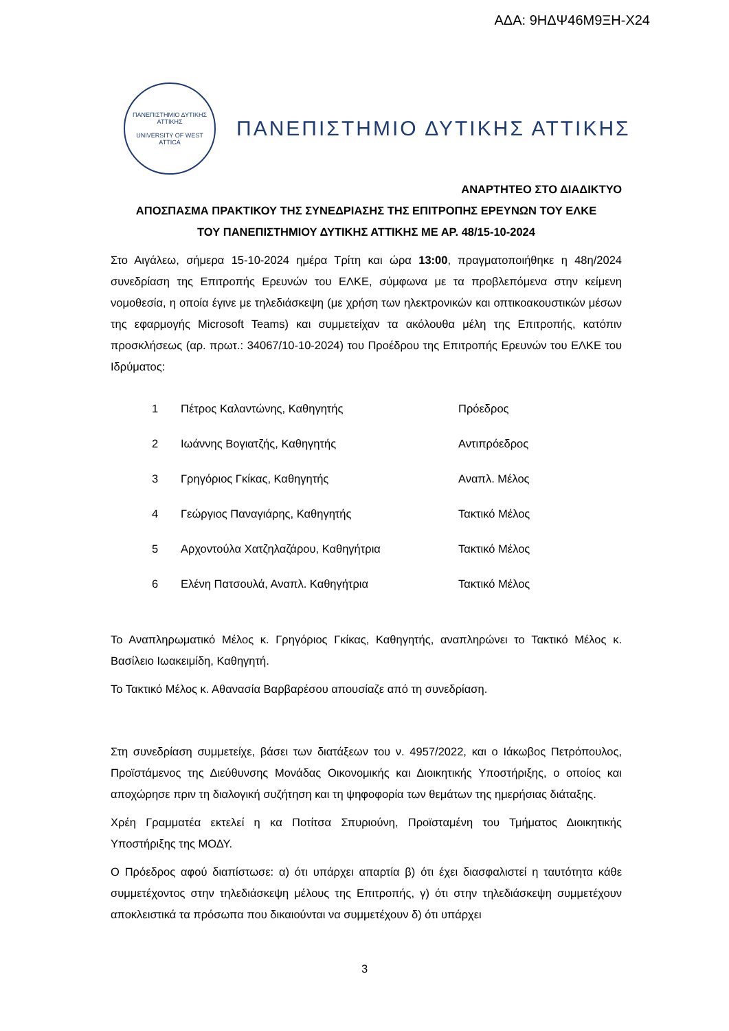ΑΔΑ: 9ΗΔΨ46Μ9ΞΗ-Χ24
ΠΑΝΕΠΙΣΤΗΜΙΟ ΔΥΤΙΚΗΣ ΑΤΤΙΚΗΣ
UNIVERSITY OF WEST ATTICA
ΠΑΝΕΠΙΣΤΗΜΙΟ ΔΥΤΙΚΗΣ ΑΤΤΙΚΗΣ
ΑΝΑΡΤΗΤΕΟ ΣΤΟ ΔΙΑΔΙΚΤΥΟ
ΑΠΟΣΠΑΣΜΑ ΠΡΑΚΤΙΚΟΥ ΤΗΣ ΣΥΝΕΔΡΙΑΣΗΣ ΤΗΣ ΕΠΙΤΡΟΠΗΣ ΕΡΕΥΝΩΝ ΤΟΥ ΕΛΚΕ
ΤΟΥ ΠΑΝΕΠΙΣΤΗΜΙΟΥ ΔΥΤΙΚΗΣ ΑΤΤΙΚΗΣ ΜΕ ΑΡ. 48/15-10-2024
Στο Αιγάλεω, σήμερα 15-10-2024 ημέρα Τρίτη και ώρα 13:00, πραγματοποιήθηκε η 48η/2024 συνεδρίαση της Επιτροπής Ερευνών του ΕΛΚΕ, σύμφωνα με τα προβλεπόμενα στην κείμενη νομοθεσία, η οποία έγινε με τηλεδιάσκεψη (με χρήση των ηλεκτρονικών και οπτικοακουστικών μέσων της εφαρμογής Microsoft Teams) και συμμετείχαν τα ακόλουθα μέλη της Επιτροπής, κατόπιν προσκλήσεως (αρ. πρωτ.: 34067/10-10-2024) του Προέδρου της Επιτροπής Ερευνών του ΕΛΚΕ του Ιδρύματος:
| 1 | Πέτρος Καλαντώνης, Καθηγητής | Πρόεδρος |
| 2 | Ιωάννης Βογιατζής, Καθηγητής | Αντιπρόεδρος |
| 3 | Γρηγόριος Γκίκας, Καθηγητής | Αναπλ. Μέλος |
| 4 | Γεώργιος Παναγιάρης, Καθηγητής | Τακτικό Μέλος |
| 5 | Αρχοντούλα Χατζηλαζάρου, Καθηγήτρια | Τακτικό Μέλος |
| 6 | Ελένη Πατσουλά, Αναπλ. Καθηγήτρια | Τακτικό Μέλος |
Το Αναπληρωματικό Μέλος κ. Γρηγόριος Γκίκας, Καθηγητής, αναπληρώνει το Τακτικό Μέλος κ. Βασίλειο Ιωακειμίδη, Καθηγητή.
Το Τακτικό Μέλος κ. Αθανασία Βαρβαρέσου απουσίαζε από τη συνεδρίαση.
Στη συνεδρίαση συμμετείχε, βάσει των διατάξεων του ν. 4957/2022, και ο Ιάκωβος Πετρόπουλος, Προϊστάμενος της Διεύθυνσης Μονάδας Οικονομικής και Διοικητικής Υποστήριξης, ο οποίος και αποχώρησε πριν τη διαλογική συζήτηση και τη ψηφοφορία των θεμάτων της ημερήσιας διάταξης.
Χρέη Γραμματέα εκτελεί η κα Ποτίτσα Σπυριούνη, Προϊσταμένη του Τμήματος Διοικητικής Υποστήριξης της ΜΟΔΥ.
Ο Πρόεδρος αφού διαπίστωσε: α) ότι υπάρχει απαρτία β) ότι έχει διασφαλιστεί η ταυτότητα κάθε συμμετέχοντος στην τηλεδιάσκεψη μέλους της Επιτροπής, γ) ότι στην τηλεδιάσκεψη συμμετέχουν αποκλειστικά τα πρόσωπα που δικαιούνται να συμμετέχουν δ) ότι υπάρχει
3